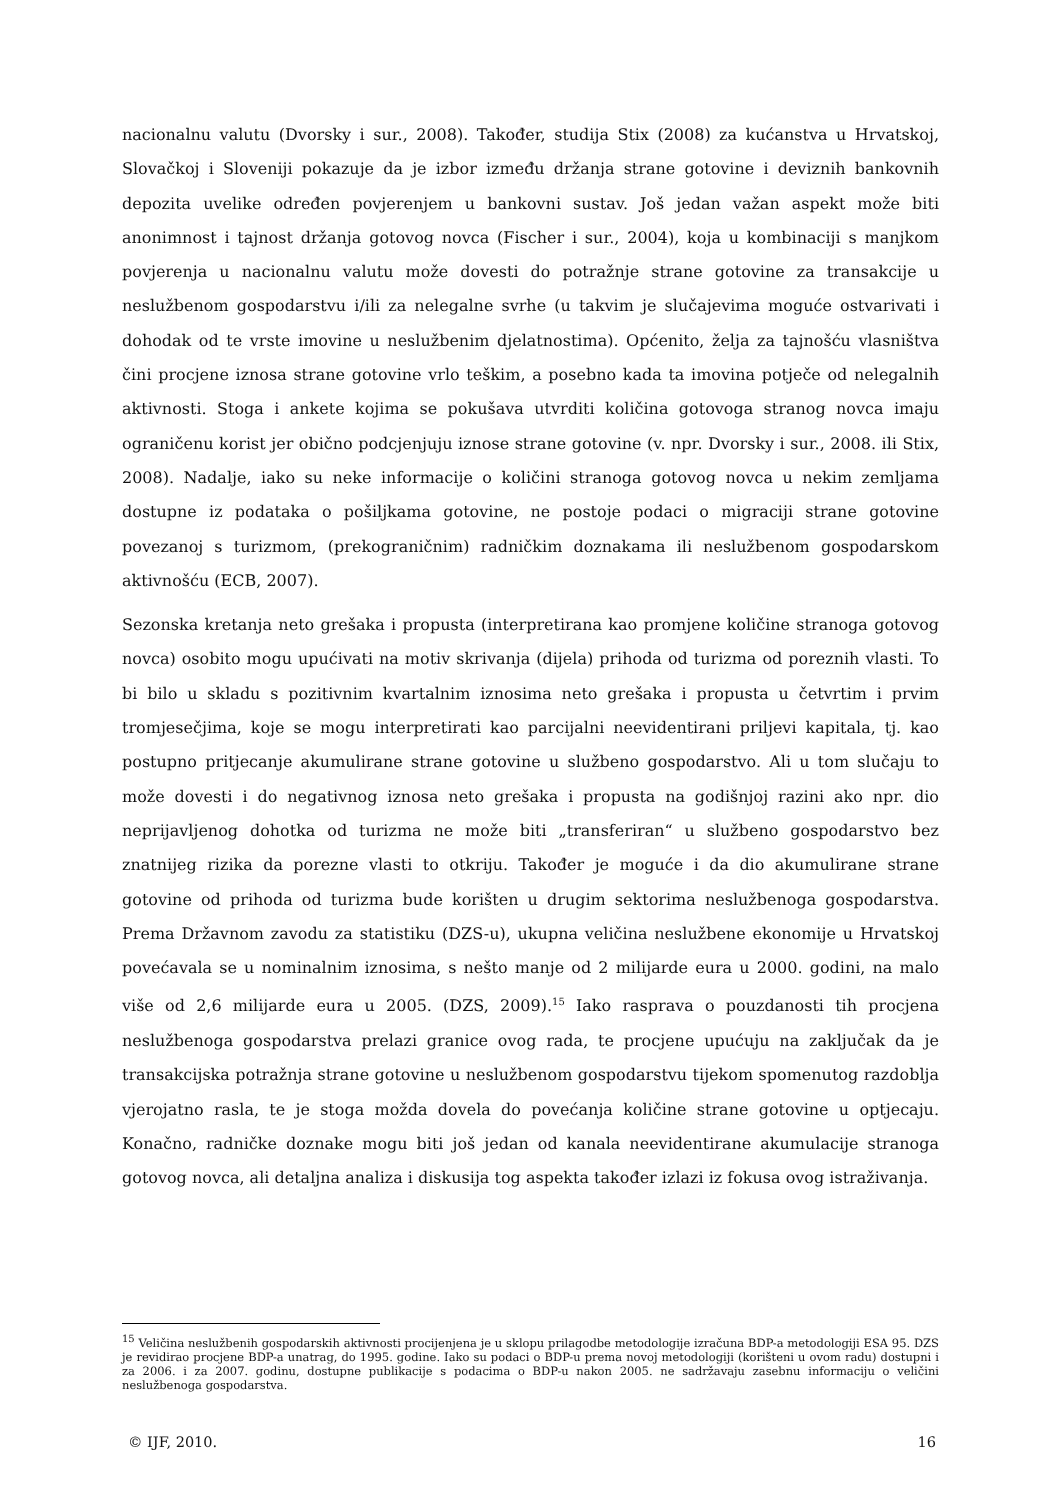nacionalnu valutu (Dvorsky i sur., 2008). Također, studija Stix (2008) za kućanstva u Hrvatskoj, Slovačkoj i Sloveniji pokazuje da je izbor između držanja strane gotovine i deviznih bankovnih depozita uvelike određen povjerenjem u bankovni sustav. Još jedan važan aspekt može biti anonimnost i tajnost držanja gotovog novca (Fischer i sur., 2004), koja u kombinaciji s manjkom povjerenja u nacionalnu valutu može dovesti do potražnje strane gotovine za transakcije u neslužbenom gospodarstvu i/ili za nelegalne svrhe (u takvim je slučajevima moguće ostvarivati i dohodak od te vrste imovine u neslužbenim djelatnostima). Općenito, želja za tajnošću vlasništva čini procjene iznosa strane gotovine vrlo teškim, a posebno kada ta imovina potječe od nelegalnih aktivnosti. Stoga i ankete kojima se pokušava utvrditi količina gotovoga stranog novca imaju ograničenu korist jer obično podcjenjuju iznose strane gotovine (v. npr. Dvorsky i sur., 2008. ili Stix, 2008). Nadalje, iako su neke informacije o količini stranoga gotovog novca u nekim zemljama dostupne iz podataka o pošiljkama gotovine, ne postoje podaci o migraciji strane gotovine povezanoj s turizmom, (prekograničnim) radničkim doznakama ili neslužbenom gospodarskom aktivnošću (ECB, 2007).
Sezonska kretanja neto grešaka i propusta (interpretirana kao promjene količine stranoga gotovog novca) osobito mogu upućivati na motiv skrivanja (dijela) prihoda od turizma od poreznih vlasti. To bi bilo u skladu s pozitivnim kvartalnim iznosima neto grešaka i propusta u četvrtim i prvim tromjesečjima, koje se mogu interpretirati kao parcijalni neevidentirani priljevi kapitala, tj. kao postupno pritjecanje akumulirane strane gotovine u službeno gospodarstvo. Ali u tom slučaju to može dovesti i do negativnog iznosa neto grešaka i propusta na godišnjoj razini ako npr. dio neprijavljenog dohotka od turizma ne može biti „transferiran“ u službeno gospodarstvo bez znatnijeg rizika da porezne vlasti to otkriju. Također je moguće i da dio akumulirane strane gotovine od prihoda od turizma bude korišten u drugim sektorima neslužbenoga gospodarstva. Prema Državnom zavodu za statistiku (DZS-u), ukupna veličina neslužbene ekonomije u Hrvatskoj povećavala se u nominalnim iznosima, s nešto manje od 2 milijarde eura u 2000. godini, na malo više od 2,6 milijarde eura u 2005. (DZS, 2009).<sup>15</sup> Iako rasprava o pouzdanosti tih procjena neslužbenoga gospodarstva prelazi granice ovog rada, te procjene upućuju na zaključak da je transakcijska potražnja strane gotovine u neslužbenom gospodarstvu tijekom spomenutog razdoblja vjerojatno rasla, te je stoga možda dovela do povećanja količine strane gotovine u optjecaju. Konačno, radničke doznake mogu biti još jedan od kanala neevidentirane akumulacije stranoga gotovog novca, ali detaljna analiza i diskusija tog aspekta također izlazi iz fokusa ovog istraživanja.
<sup>15</sup> Veličina neslužbenih gospodarskih aktivnosti procijenjena je u sklopu prilagodbe metodologije izračuna BDP-a metodologiji ESA 95. DZS je revidirao procjene BDP-a unatrag, do 1995. godine. Iako su podaci o BDP-u prema novoj metodologiji (korišteni u ovom radu) dostupni i za 2006. i za 2007. godinu, dostupne publikacije s podacima o BDP-u nakon 2005. ne sadržavaju zasebnu informaciju o veličini neslužbenoga gospodarstva.
© IJF, 2010. 16